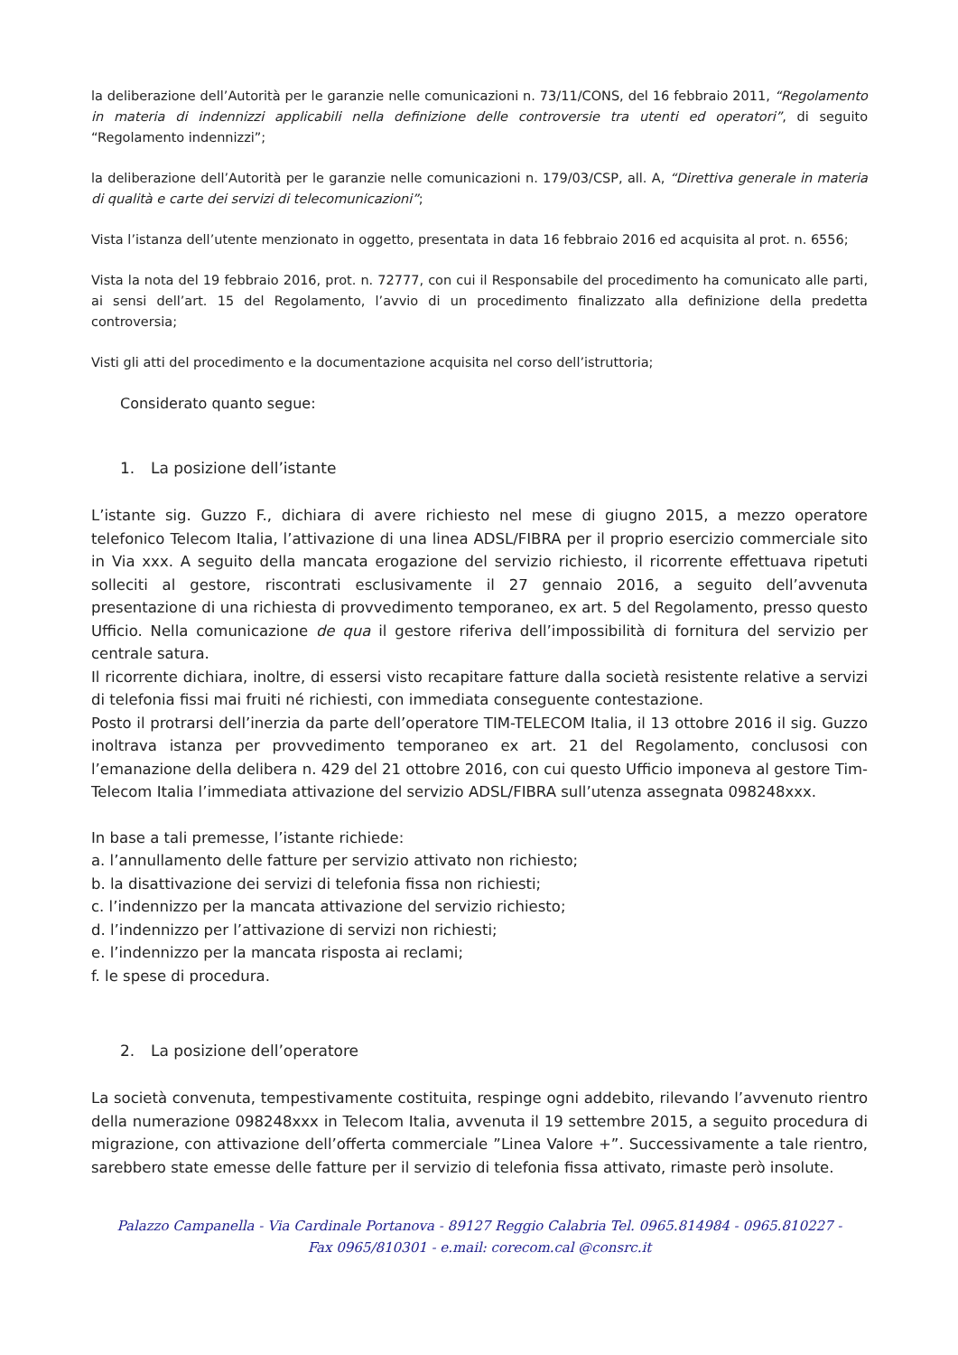la deliberazione dell’Autorità per le garanzie nelle comunicazioni n. 73/11/CONS, del 16 febbraio 2011, “Regolamento in materia di indennizzi applicabili nella definizione delle controversie tra utenti ed operatori”, di seguito “Regolamento indennizzi”;
la deliberazione dell’Autorità per le garanzie nelle comunicazioni n. 179/03/CSP, all. A, “Direttiva generale in materia di qualità e carte dei servizi di telecomunicazioni”;
Vista l’istanza dell’utente menzionato in oggetto, presentata in data 16 febbraio 2016 ed acquisita al prot. n. 6556;
Vista la nota del 19 febbraio 2016, prot. n. 72777, con cui il Responsabile del procedimento ha comunicato alle parti, ai sensi dell’art. 15 del Regolamento, l’avvio di un procedimento finalizzato alla definizione della predetta controversia;
Visti gli atti del procedimento e la documentazione acquisita nel corso dell’istruttoria;
Considerato quanto segue:
1. La posizione dell’istante
L’istante sig. Guzzo F., dichiara di avere richiesto nel mese di giugno 2015, a mezzo operatore telefonico Telecom Italia, l’attivazione di una linea ADSL/FIBRA per il proprio esercizio commerciale sito in Via xxx. A seguito della mancata erogazione del servizio richiesto, il ricorrente effettuava ripetuti solleciti al gestore, riscontrati esclusivamente il 27 gennaio 2016, a seguito dell’avvenuta presentazione di una richiesta di provvedimento temporaneo, ex art. 5 del Regolamento, presso questo Ufficio. Nella comunicazione de qua il gestore riferiva dell’impossibilità di fornitura del servizio per centrale satura.
Il ricorrente dichiara, inoltre, di essersi visto recapitare fatture dalla società resistente relative a servizi di telefonia fissi mai fruiti né richiesti, con immediata conseguente contestazione.
Posto il protrarsi dell’inerzia da parte dell’operatore TIM-TELECOM Italia, il 13 ottobre 2016 il sig. Guzzo inoltrava istanza per provvedimento temporaneo ex art. 21 del Regolamento, conclusosi con l’emanazione della delibera n. 429 del 21 ottobre 2016, con cui questo Ufficio imponeva al gestore Tim-Telecom Italia l’immediata attivazione del servizio ADSL/FIBRA sull’utenza assegnata 098248xxx.
In base a tali premesse, l’istante richiede:
a. l’annullamento delle fatture per servizio attivato non richiesto;
b. la disattivazione dei servizi di telefonia fissa non richiesti;
c. l’indennizzo per la mancata attivazione del servizio richiesto;
d. l’indennizzo per l’attivazione di servizi non richiesti;
e. l’indennizzo per la mancata risposta ai reclami;
f. le spese di procedura.
2. La posizione dell’operatore
La società convenuta, tempestivamente costituita, respinge ogni addebito, rilevando l’avvenuto rientro della numerazione 098248xxx in Telecom Italia, avvenuta il 19 settembre 2015, a seguito procedura di migrazione, con attivazione dell’offerta commerciale ”Linea Valore +”. Successivamente a tale rientro, sarebbero state emesse delle fatture per il servizio di telefonia fissa attivato, rimaste però insolute.
Palazzo Campanella - Via Cardinale Portanova - 89127 Reggio Calabria Tel. 0965.814984 - 0965.810227 -
Fax 0965/810301 - e.mail: corecom.cal @consrc.it